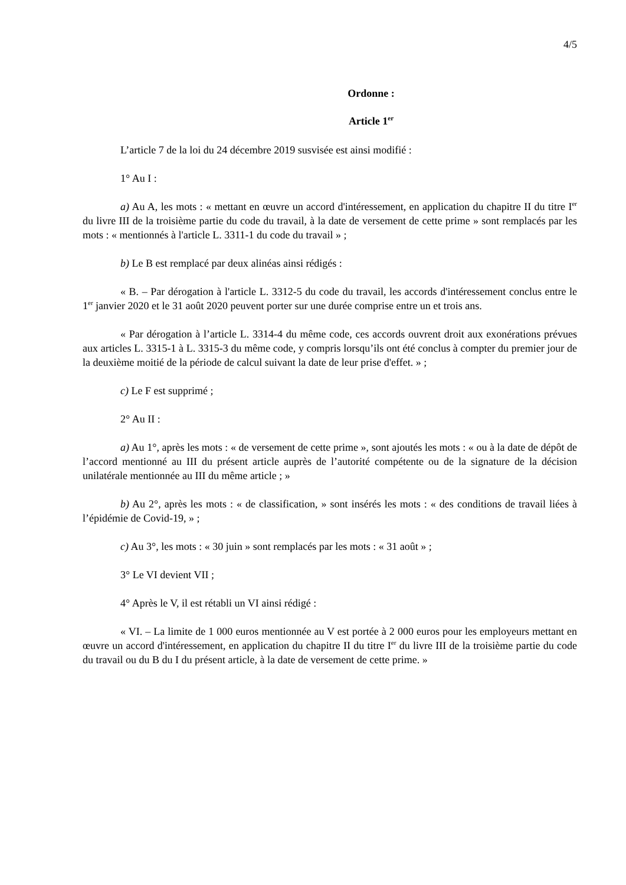4/5
Ordonne :
Article 1<sup>er</sup>
L’article 7 de la loi du 24 décembre 2019 susvisée est ainsi modifié :
1° Au I :
a) Au A, les mots : « mettant en œuvre un accord d'intéressement, en application du chapitre II du titre I<sup>er</sup> du livre III de la troisième partie du code du travail, à la date de versement de cette prime » sont remplacés par les mots : « mentionnés à l'article L. 3311-1 du code du travail » ;
b) Le B est remplacé par deux alinéas ainsi rédigés :
« B. – Par dérogation à l'article L. 3312-5 du code du travail, les accords d'intéressement conclus entre le 1<sup>er</sup> janvier 2020 et le 31 août 2020 peuvent porter sur une durée comprise entre un et trois ans.
« Par dérogation à l’article L. 3314-4 du même code, ces accords ouvrent droit aux exonérations prévues aux articles L. 3315-1 à L. 3315-3 du même code, y compris lorsqu’ils ont été conclus à compter du premier jour de la deuxième moitié de la période de calcul suivant la date de leur prise d'effet. » ;
c) Le F est supprimé ;
2° Au II :
a) Au 1°, après les mots : « de versement de cette prime », sont ajoutés les mots : « ou à la date de dépôt de l’accord mentionné au III du présent article auprès de l’autorité compétente ou de la signature de la décision unilatérale mentionnée au III du même article ; »
b) Au 2°, après les mots : « de classification, » sont insérés les mots : « des conditions de travail liées à l’épidémie de Covid-19, » ;
c) Au 3°, les mots : « 30 juin » sont remplacés par les mots : « 31 août » ;
3° Le VI devient VII ;
4° Après le V, il est rétabli un VI ainsi rédigé :
« VI. – La limite de 1 000 euros mentionnée au V est portée à 2 000 euros pour les employeurs mettant en œuvre un accord d'intéressement, en application du chapitre II du titre I<sup>er</sup> du livre III de la troisième partie du code du travail ou du B du I du présent article, à la date de versement de cette prime. »